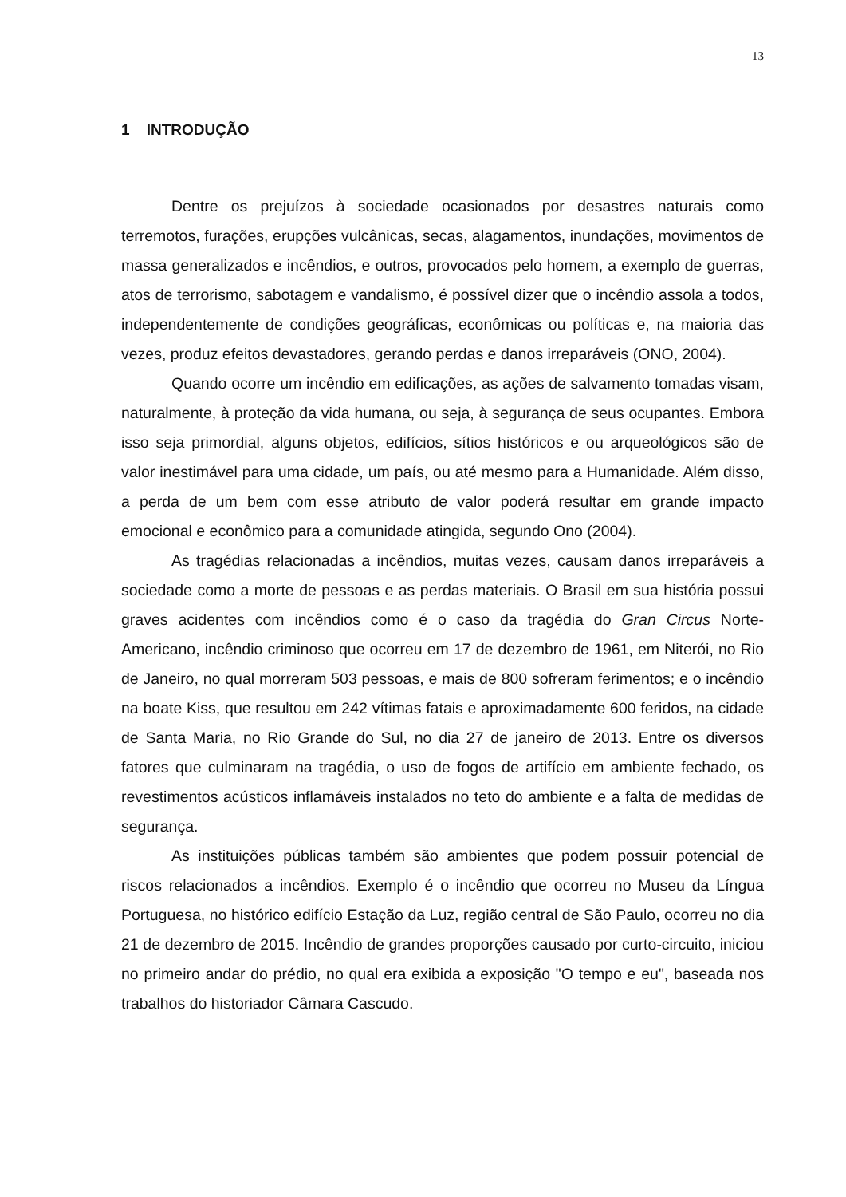13
1 INTRODUÇÃO
Dentre os prejuízos à sociedade ocasionados por desastres naturais como terremotos, furações, erupções vulcânicas, secas, alagamentos, inundações, movimentos de massa generalizados e incêndios, e outros, provocados pelo homem, a exemplo de guerras, atos de terrorismo, sabotagem e vandalismo, é possível dizer que o incêndio assola a todos, independentemente de condições geográficas, econômicas ou políticas e, na maioria das vezes, produz efeitos devastadores, gerando perdas e danos irreparáveis (ONO, 2004).
Quando ocorre um incêndio em edificações, as ações de salvamento tomadas visam, naturalmente, à proteção da vida humana, ou seja, à segurança de seus ocupantes. Embora isso seja primordial, alguns objetos, edifícios, sítios históricos e ou arqueológicos são de valor inestimável para uma cidade, um país, ou até mesmo para a Humanidade. Além disso, a perda de um bem com esse atributo de valor poderá resultar em grande impacto emocional e econômico para a comunidade atingida, segundo Ono (2004).
As tragédias relacionadas a incêndios, muitas vezes, causam danos irreparáveis a sociedade como a morte de pessoas e as perdas materiais. O Brasil em sua história possui graves acidentes com incêndios como é o caso da tragédia do Gran Circus Norte-Americano, incêndio criminoso que ocorreu em 17 de dezembro de 1961, em Niterói, no Rio de Janeiro, no qual morreram 503 pessoas, e mais de 800 sofreram ferimentos; e o incêndio na boate Kiss, que resultou em 242 vítimas fatais e aproximadamente 600 feridos, na cidade de Santa Maria, no Rio Grande do Sul, no dia 27 de janeiro de 2013. Entre os diversos fatores que culminaram na tragédia, o uso de fogos de artifício em ambiente fechado, os revestimentos acústicos inflamáveis instalados no teto do ambiente e a falta de medidas de segurança.
As instituições públicas também são ambientes que podem possuir potencial de riscos relacionados a incêndios. Exemplo é o incêndio que ocorreu no Museu da Língua Portuguesa, no histórico edifício Estação da Luz, região central de São Paulo, ocorreu no dia 21 de dezembro de 2015. Incêndio de grandes proporções causado por curto-circuito, iniciou no primeiro andar do prédio, no qual era exibida a exposição "O tempo e eu", baseada nos trabalhos do historiador Câmara Cascudo.